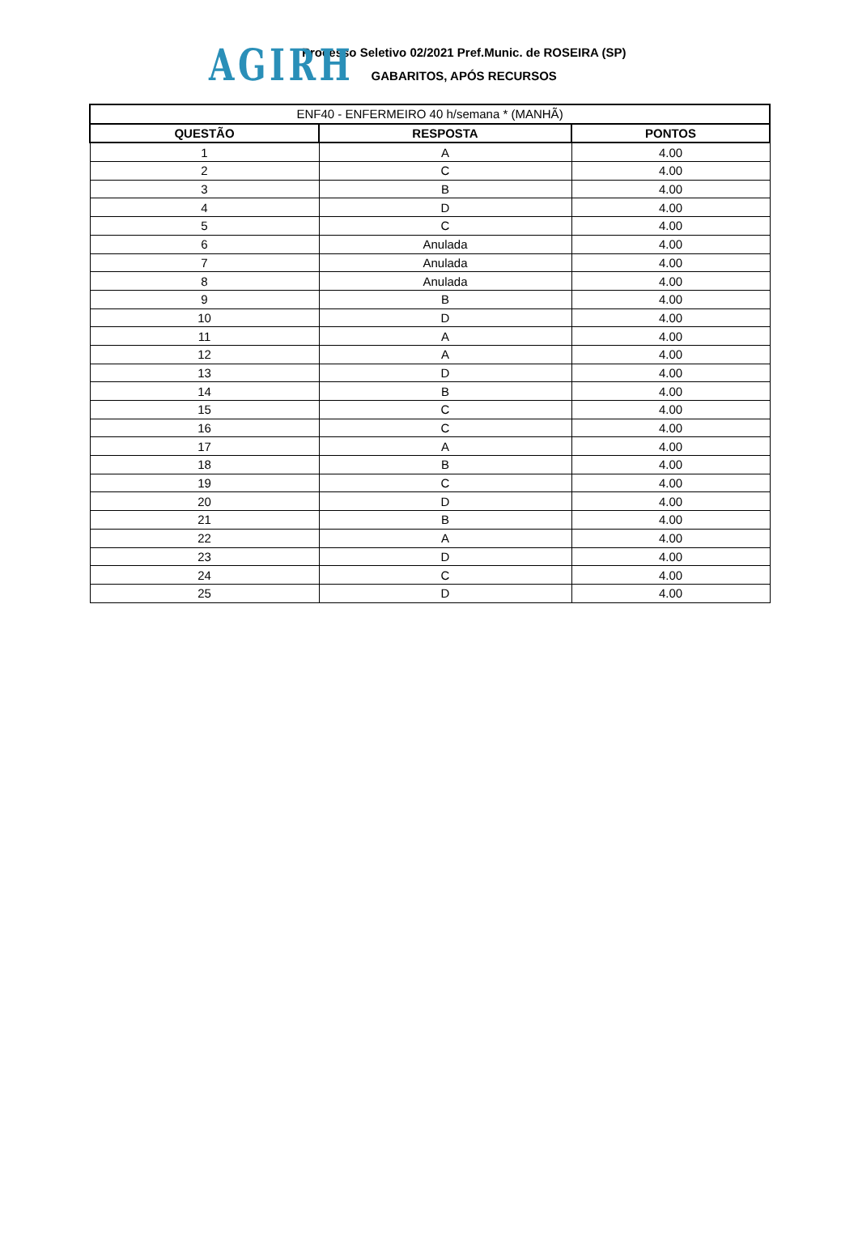AGIRH
Processo Seletivo 02/2021 Pref.Munic. de ROSEIRA (SP)
GABARITOS, APÓS RECURSOS
| ENF40 - ENFERMEIRO 40 h/semana * (MANHÃ) | | |
| --- | --- | --- |
| QUESTÃO | RESPOSTA | PONTOS |
| 1 | A | 4.00 |
| 2 | C | 4.00 |
| 3 | B | 4.00 |
| 4 | D | 4.00 |
| 5 | C | 4.00 |
| 6 | Anulada | 4.00 |
| 7 | Anulada | 4.00 |
| 8 | Anulada | 4.00 |
| 9 | B | 4.00 |
| 10 | D | 4.00 |
| 11 | A | 4.00 |
| 12 | A | 4.00 |
| 13 | D | 4.00 |
| 14 | B | 4.00 |
| 15 | C | 4.00 |
| 16 | C | 4.00 |
| 17 | A | 4.00 |
| 18 | B | 4.00 |
| 19 | C | 4.00 |
| 20 | D | 4.00 |
| 21 | B | 4.00 |
| 22 | A | 4.00 |
| 23 | D | 4.00 |
| 24 | C | 4.00 |
| 25 | D | 4.00 |